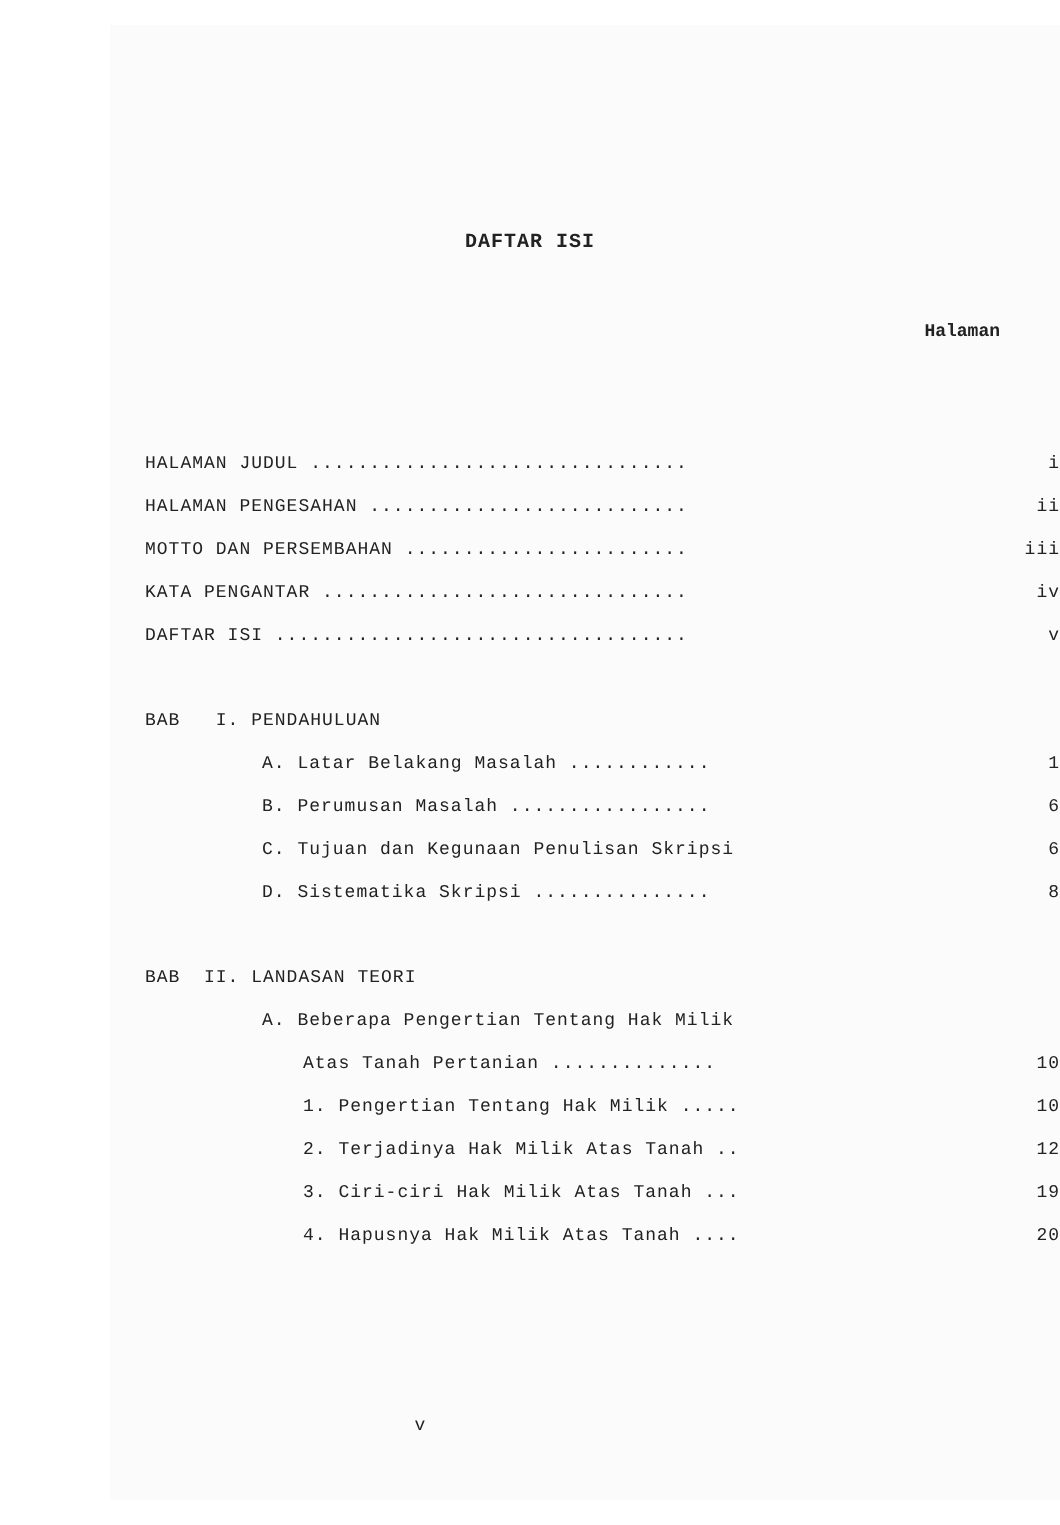DAFTAR ISI
Halaman
HALAMAN JUDUL ................................ i
HALAMAN PENGESAHAN ........................... ii
MOTTO DAN PERSEMBAHAN ........................ iii
KATA PENGANTAR ............................... iv
DAFTAR ISI ................................... v
BAB I. PENDAHULUAN
A. Latar Belakang Masalah ............ 1
B. Perumusan Masalah ................. 6
C. Tujuan dan Kegunaan Penulisan Skripsi 6
D. Sistematika Skripsi ............... 8
BAB II. LANDASAN TEORI
A. Beberapa Pengertian Tentang Hak Milik
Atas Tanah Pertanian .............. 10
1. Pengertian Tentang Hak Milik ..... 10
2. Terjadinya Hak Milik Atas Tanah .. 12
3. Ciri-ciri Hak Milik Atas Tanah ... 19
4. Hapusnya Hak Milik Atas Tanah .... 20
v